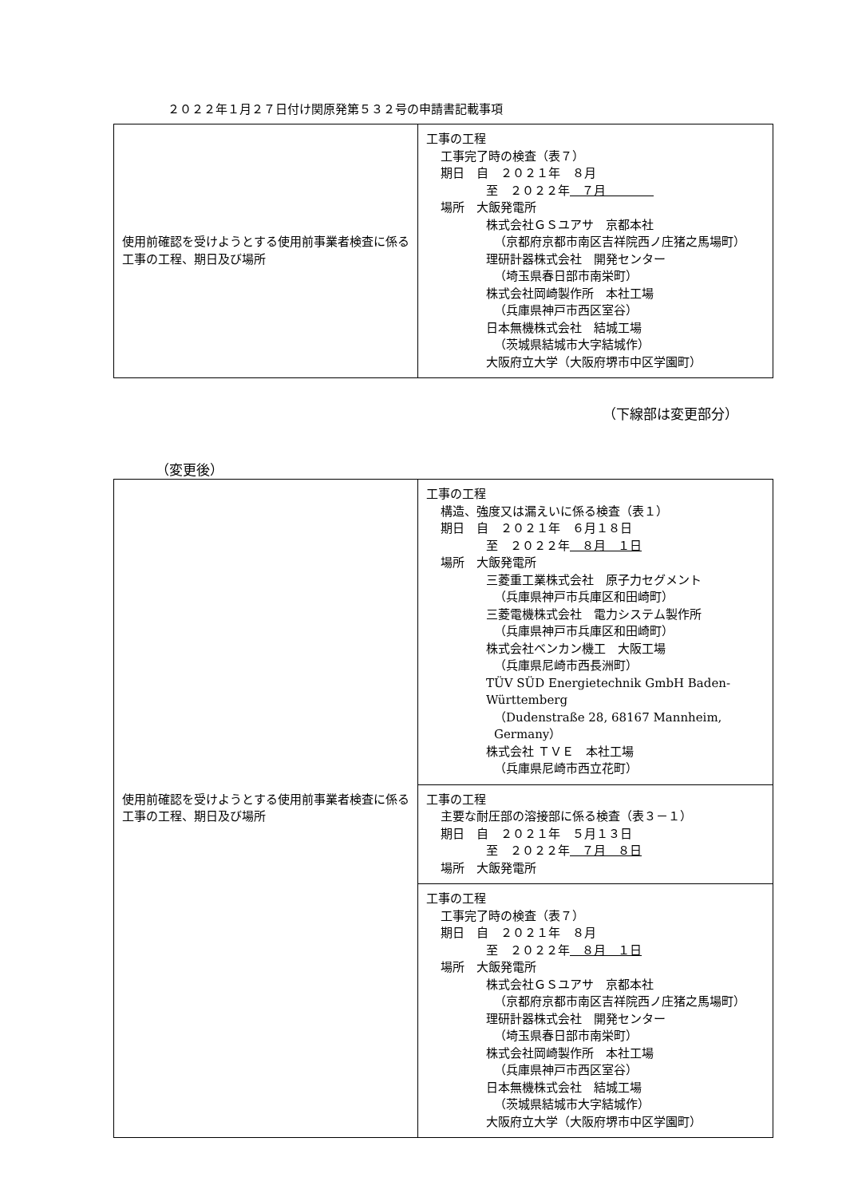２０２２年１月２７日付け関原発第５３２号の申請書記載事項
| 使用前確認を受けようとする使用前事業者検査に係る工事の工程、期日及び場所 | 工事の工程 工事完了時の検査（表７） 期日 自 ２０２１年 ８月 至 ２０２２年 ７月 場所 大飯発電所 株式会社ＧＳユアサ 京都本社 （京都府京都市南区吉祥院西ノ庄猪之馬場町） 理研計器株式会社 開発センター （埼玉県春日部市南栄町） 株式会社岡崎製作所 本社工場 （兵庫県神戸市西区室谷） 日本無機株式会社 結城工場 （茨城県結城市大字結城作） 大阪府立大学（大阪府堺市中区学園町） |
（下線部は変更部分）
（変更後）
| 使用前確認を受けようとする使用前事業者検査に係る工事の工程、期日及び場所 | 工事の工程 構造、強度又は漏えいに係る検査（表１） 期日 自 ２０２１年 ６月１８日 至 ２０２２年 ８月 １日 場所 大飯発電所 三菱重工業株式会社 原子力セグメント （兵庫県神戸市兵庫区和田崎町） 三菱電機株式会社 電力システム製作所 （兵庫県神戸市兵庫区和田崎町） 株式会社ベンカン機工 大阪工場 （兵庫県尼崎市西長洲町） TÜV SÜD Energietechnik GmbH Baden-Württemberg （Dudenstraße 28, 68167 Mannheim, Germany） 株式会社 ＴＶＥ 本社工場 （兵庫県尼崎市西立花町） |
| | 工事の工程 主要な耐圧部の溶接部に係る検査（表３－１） 期日 自 ２０２１年 ５月１３日 至 ２０２２年 ７月 ８日 場所 大飯発電所 |
| | 工事の工程 工事完了時の検査（表７） 期日 自 ２０２１年 ８月 至 ２０２２年 ８月 １日 場所 大飯発電所 株式会社ＧＳユアサ 京都本社 （京都府京都市南区吉祥院西ノ庄猪之馬場町） 理研計器株式会社 開発センター （埼玉県春日部市南栄町） 株式会社岡崎製作所 本社工場 （兵庫県神戸市西区室谷） 日本無機株式会社 結城工場 （茨城県結城市大字結城作） 大阪府立大学（大阪府堺市中区学園町） |